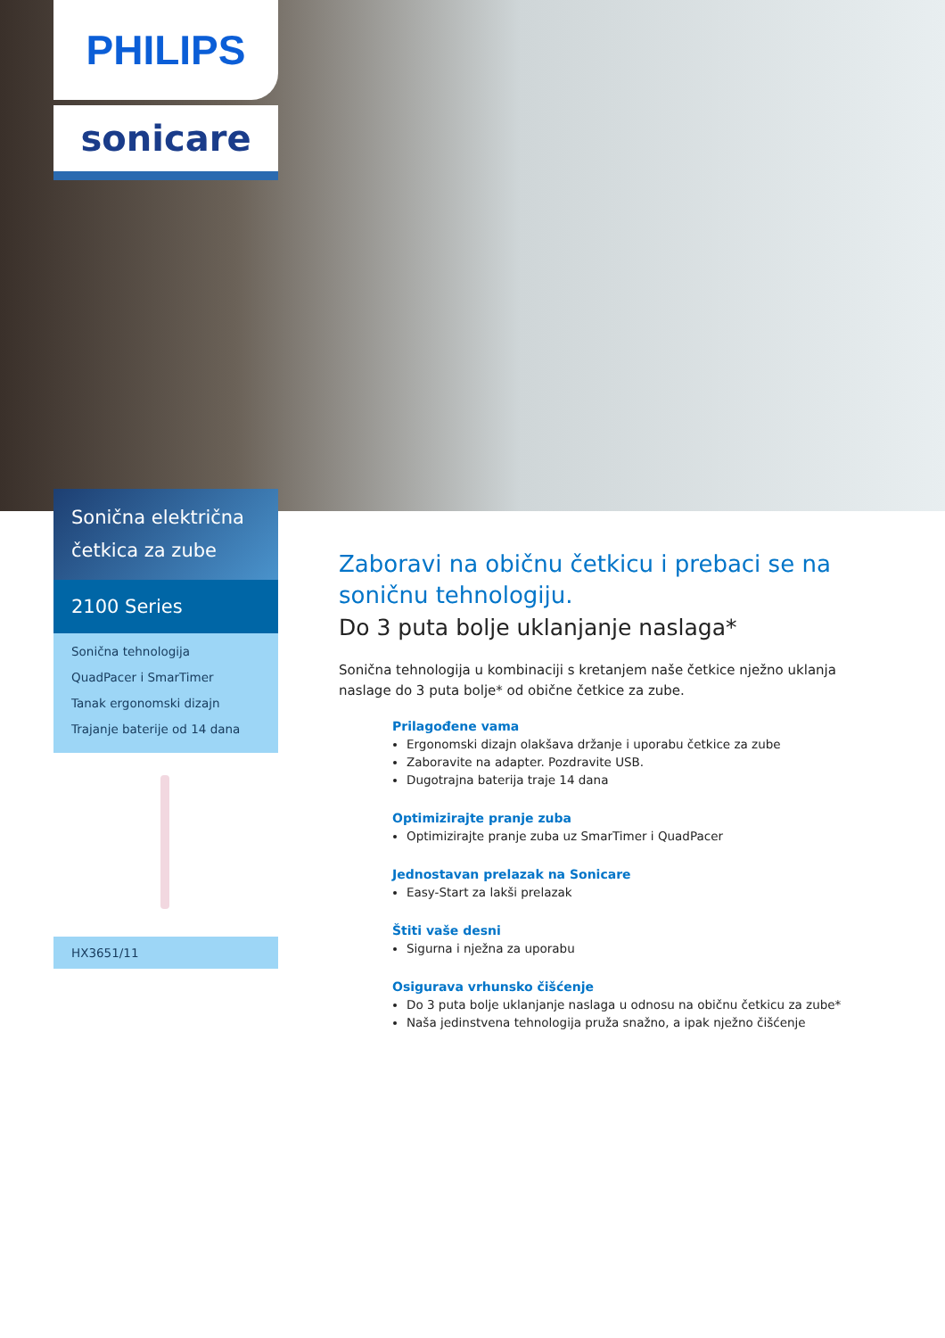PHILIPS
sonicare
Sonična električna
četkica za zube
2100 Series
Sonična tehnologija
QuadPacer i SmarTimer
Tanak ergonomski dizajn
Trajanje baterije od 14 dana
HX3651/11
Zaboravi na običnu četkicu i prebaci se na soničnu tehnologiju.
Do 3 puta bolje uklanjanje naslaga*
Sonična tehnologija u kombinaciji s kretanjem naše četkice nježno uklanja naslage do 3 puta bolje* od obične četkice za zube.
Prilagođene vama
Ergonomski dizajn olakšava držanje i uporabu četkice za zube
Zaboravite na adapter. Pozdravite USB.
Dugotrajna baterija traje 14 dana
Optimizirajte pranje zuba
Optimizirajte pranje zuba uz SmarTimer i QuadPacer
Jednostavan prelazak na Sonicare
Easy-Start za lakši prelazak
Štiti vaše desni
Sigurna i nježna za uporabu
Osigurava vrhunsko čišćenje
Do 3 puta bolje uklanjanje naslaga u odnosu na običnu četkicu za zube*
Naša jedinstvena tehnologija pruža snažno, a ipak nježno čišćenje